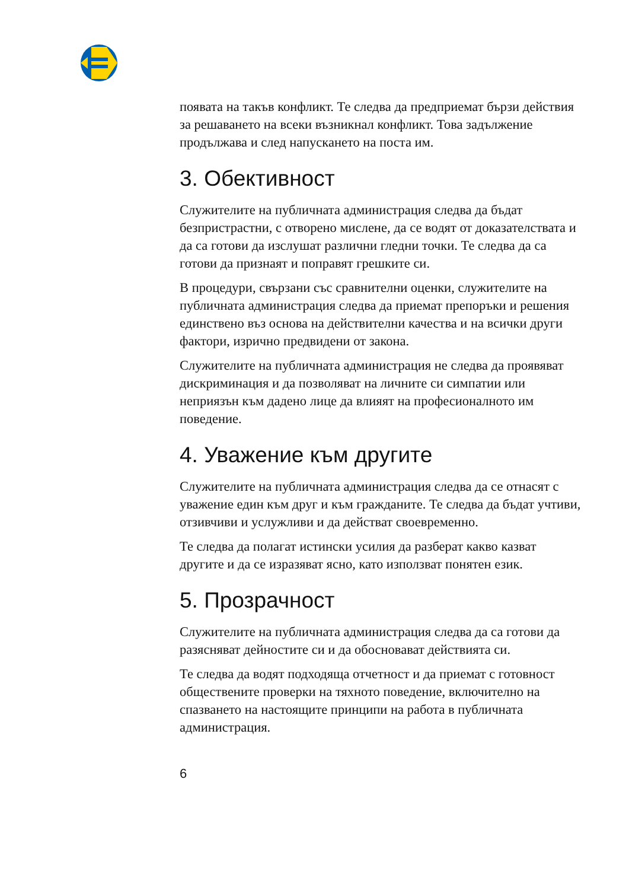появата на такъв конфликт. Те следва да предприемат бързи действия за решаването на всеки възникнал конфликт. Това задължение продължава и след напускането на поста им.
3. Обективност
Служителите на публичната администрация следва да бъдат безпристрастни, с отворено мислене, да се водят от доказателствата и да са готови да изслушат различни гледни точки. Те следва да са готови да признаят и поправят грешките си.
В процедури, свързани със сравнителни оценки, служителите на публичната администрация следва да приемат препоръки и решения единствено въз основа на действителни качества и на всички други фактори, изрично предвидени от закона.
Служителите на публичната администрация не следва да проявяват дискриминация и да позволяват на личните си симпатии или неприязън към дадено лице да влияят на професионалното им поведение.
4. Уважение към другите
Служителите на публичната администрация следва да се отнасят с уважение един към друг и към гражданите. Те следва да бъдат учтиви, отзивчиви и услужливи и да действат своевременно.
Те следва да полагат истински усилия да разберат какво казват другите и да се изразяват ясно, като използват понятен език.
5. Прозрачност
Служителите на публичната администрация следва да са готови да разясняват дейностите си и да обосновават действията си.
Те следва да водят подходяща отчетност и да приемат с готовност обществените проверки на тяхното поведение, включително на спазването на настоящите принципи на работа в публичната администрация.
6